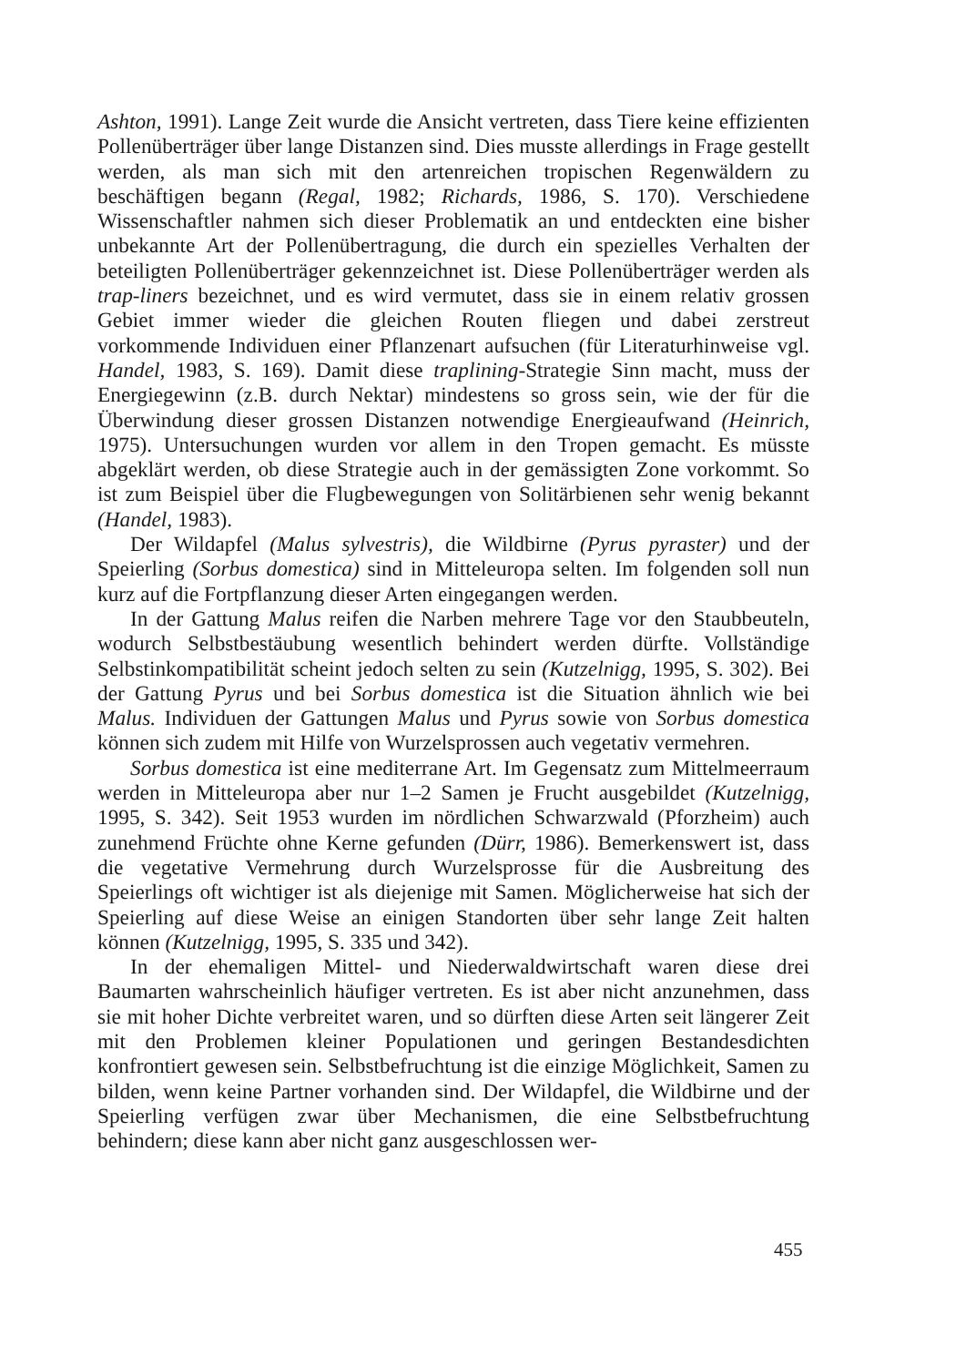Ashton, 1991). Lange Zeit wurde die Ansicht vertreten, dass Tiere keine effizienten Pollenüberträger über lange Distanzen sind. Dies musste allerdings in Frage gestellt werden, als man sich mit den artenreichen tropischen Regenwäldern zu beschäftigen begann (Regal, 1982; Richards, 1986, S. 170). Verschiedene Wissenschaftler nahmen sich dieser Problematik an und entdeckten eine bisher unbekannte Art der Pollenübertragung, die durch ein spezielles Verhalten der beteiligten Pollenüberträger gekennzeichnet ist. Diese Pollenüberträger werden als trap-liners bezeichnet, und es wird vermutet, dass sie in einem relativ grossen Gebiet immer wieder die gleichen Routen fliegen und dabei zerstreut vorkommende Individuen einer Pflanzenart aufsuchen (für Literaturhinweise vgl. Handel, 1983, S. 169). Damit diese traplining-Strategie Sinn macht, muss der Energiegewinn (z.B. durch Nektar) mindestens so gross sein, wie der für die Überwindung dieser grossen Distanzen notwendige Energieaufwand (Heinrich, 1975). Untersuchungen wurden vor allem in den Tropen gemacht. Es müsste abgeklärt werden, ob diese Strategie auch in der gemässigten Zone vorkommt. So ist zum Beispiel über die Flugbewegungen von Solitärbienen sehr wenig bekannt (Handel, 1983).
Der Wildapfel (Malus sylvestris), die Wildbirne (Pyrus pyraster) und der Speierling (Sorbus domestica) sind in Mitteleuropa selten. Im folgenden soll nun kurz auf die Fortpflanzung dieser Arten eingegangen werden.
In der Gattung Malus reifen die Narben mehrere Tage vor den Staubbeuteln, wodurch Selbstbestäubung wesentlich behindert werden dürfte. Vollständige Selbstinkompatibilität scheint jedoch selten zu sein (Kutzelnigg, 1995, S. 302). Bei der Gattung Pyrus und bei Sorbus domestica ist die Situation ähnlich wie bei Malus. Individuen der Gattungen Malus und Pyrus sowie von Sorbus domestica können sich zudem mit Hilfe von Wurzelsprossen auch vegetativ vermehren.
Sorbus domestica ist eine mediterrane Art. Im Gegensatz zum Mittelmeerraum werden in Mitteleuropa aber nur 1–2 Samen je Frucht ausgebildet (Kutzelnigg, 1995, S. 342). Seit 1953 wurden im nördlichen Schwarzwald (Pforzheim) auch zunehmend Früchte ohne Kerne gefunden (Dürr, 1986). Bemerkenswert ist, dass die vegetative Vermehrung durch Wurzelsprosse für die Ausbreitung des Speierlings oft wichtiger ist als diejenige mit Samen. Möglicherweise hat sich der Speierling auf diese Weise an einigen Standorten über sehr lange Zeit halten können (Kutzelnigg, 1995, S. 335 und 342).
In der ehemaligen Mittel- und Niederwaldwirtschaft waren diese drei Baumarten wahrscheinlich häufiger vertreten. Es ist aber nicht anzunehmen, dass sie mit hoher Dichte verbreitet waren, und so dürften diese Arten seit längerer Zeit mit den Problemen kleiner Populationen und geringen Bestandesdichten konfrontiert gewesen sein. Selbstbefruchtung ist die einzige Möglichkeit, Samen zu bilden, wenn keine Partner vorhanden sind. Der Wildapfel, die Wildbirne und der Speierling verfügen zwar über Mechanismen, die eine Selbstbefruchtung behindern; diese kann aber nicht ganz ausgeschlossen wer-
455